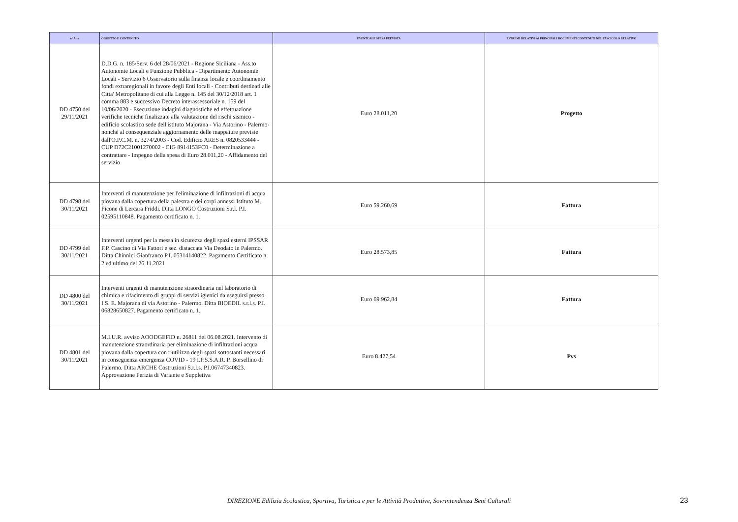| n° Atto | OGGETTO E CONTENUTO | EVENTUALE SPESA PREVISTA | ESTREMI RELATIVI AI PRINCIPALI DOCUMENTI CONTENUTI NEL FASCICOLO RELATIVO |
| --- | --- | --- | --- |
| DD 4750 del 29/11/2021 | D.D.G. n. 185/Serv. 6 del 28/06/2021 - Regione Siciliana - Ass.to Autonomie Locali e Funzione Pubblica - Dipartimento Autonomie Locali - Servizio 6 Osservatorio sulla finanza locale e coordinamento fondi extraregionali in favore degli Enti locali - Contributi destinati alle Citta' Metropolitane di cui alla Legge n. 145 del 30/12/2018 art. 1 comma 883 e successivo Decreto interassessoriale n. 159 del 10/06/2020 - Esecuzione indagini diagnostiche ed effettuazione verifiche tecniche finalizzate alla valutazione del rischi sismico - edificio scolastico sede dell'istituto Majorana - Via Astorino - Palermo- nonché al consequenziale aggiornamento delle mappature previste dall'O.P.C.M. n. 3274/2003 - Cod. Edificio ARES n. 0820533444 - CUP D72C21001270002 - CIG 8914153FC0 - Determinazione a contrattare - Impegno della spesa di Euro 28.011,20 - Affidamento del servizio | Euro 28.011,20 | Progetto |
| DD 4798 del 30/11/2021 | Interventi di manutenzione per l'eliminazione di infiltrazioni di acqua piovana dalla copertura della palestra e dei corpi annessi Istituto M. Picone di Lercara Friddi. Ditta LONGO Costruzioni S.r.l. P.I. 02595110848. Pagamento certificato n. 1. | Euro 59.260,69 | Fattura |
| DD 4799 del 30/11/2021 | Interventi urgenti per la messa in sicurezza degli spazi esterni IPSSAR F.P. Cascino di Via Fattori e sez. distaccata Via Deodato in Palermo. Ditta Chinnici Gianfranco P.I. 05314140822. Pagamento Certificato n. 2 ed ultimo del 26.11.2021 | Euro 28.573,85 | Fattura |
| DD 4800 del 30/11/2021 | Interventi urgenti di manutenzione straordinaria nel laboratorio di chimica e rifacimento di gruppi di servizi igienici da eseguirsi presso I.S. E. Majorana di via Astorino - Palermo. Ditta BIOEDIL s.r.l.s. P.I. 06828650827. Pagamento certificato n. 1. | Euro 69.962,84 | Fattura |
| DD 4801 del 30/11/2021 | M.I.U.R. avviso AOODGEFID n. 26811 del 06.08.2021. Intervento di manutenzione straordinaria per eliminazione di infiltrazioni acqua piovana dalla copertura con riutilizzo degli spazi sottostanti necessari in conseguenza emergenza COVID - 19 I.P.S.S.A.R. P. Borsellino di Palermo. Ditta ARCHE Costruzioni S.r.l.s. P.I.06747340823. Approvazione Perizia di Variante e Suppletiva | Euro 8.427,54 | Pvs |
DIREZIONE Edilizia Scolastica, Sportiva, Turistica e per le Attività Produttive, Sovrintendenza Beni Culturali 23